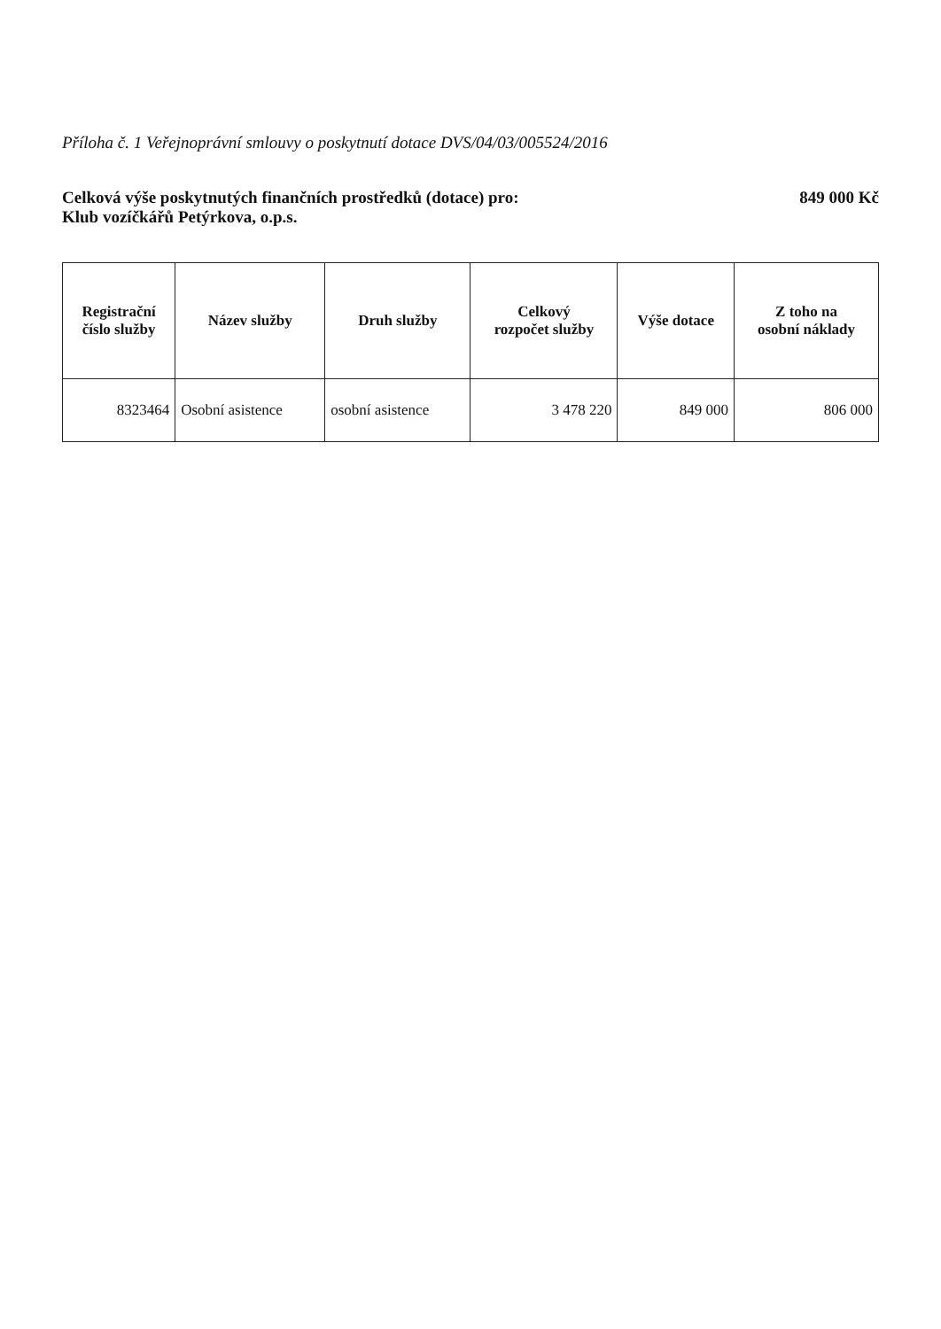Příloha č. 1 Veřejnoprávní smlouvy o poskytnutí dotace DVS/04/03/005524/2016
Celková výše poskytnutých finančních prostředků (dotace) pro:
Klub vozíčkářů Petýrkova, o.p.s.
849 000 Kč
| Registrační číslo služby | Název služby | Druh služby | Celkový rozpočet služby | Výše dotace | Z toho na osobní náklady |
| --- | --- | --- | --- | --- | --- |
| 8323464 | Osobní asistence | osobní asistence | 3 478 220 | 849 000 | 806 000 |